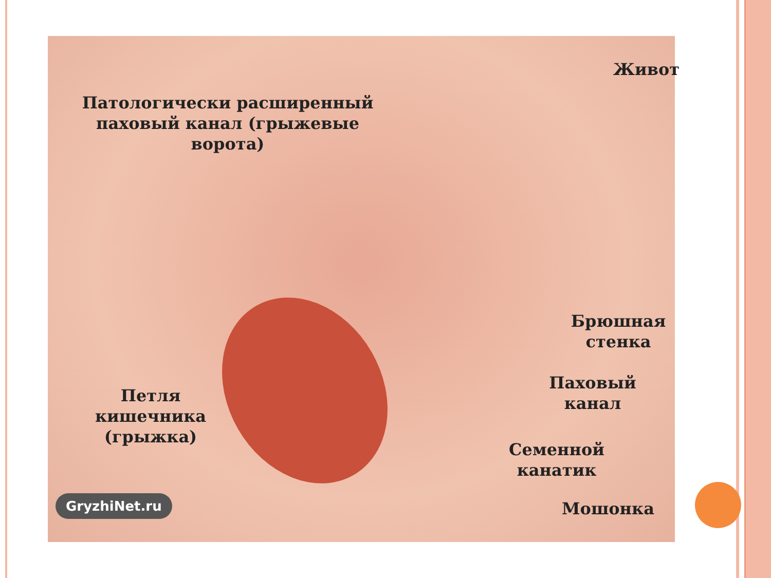Живот
Патологически расширенный
паховый канал (грыжевые ворота)
Брюшная
стенка
Паховый
канал
Петля
кишечника
(грыжка)
Семенной
канатик
Мошонка
GryzhiNet.ru